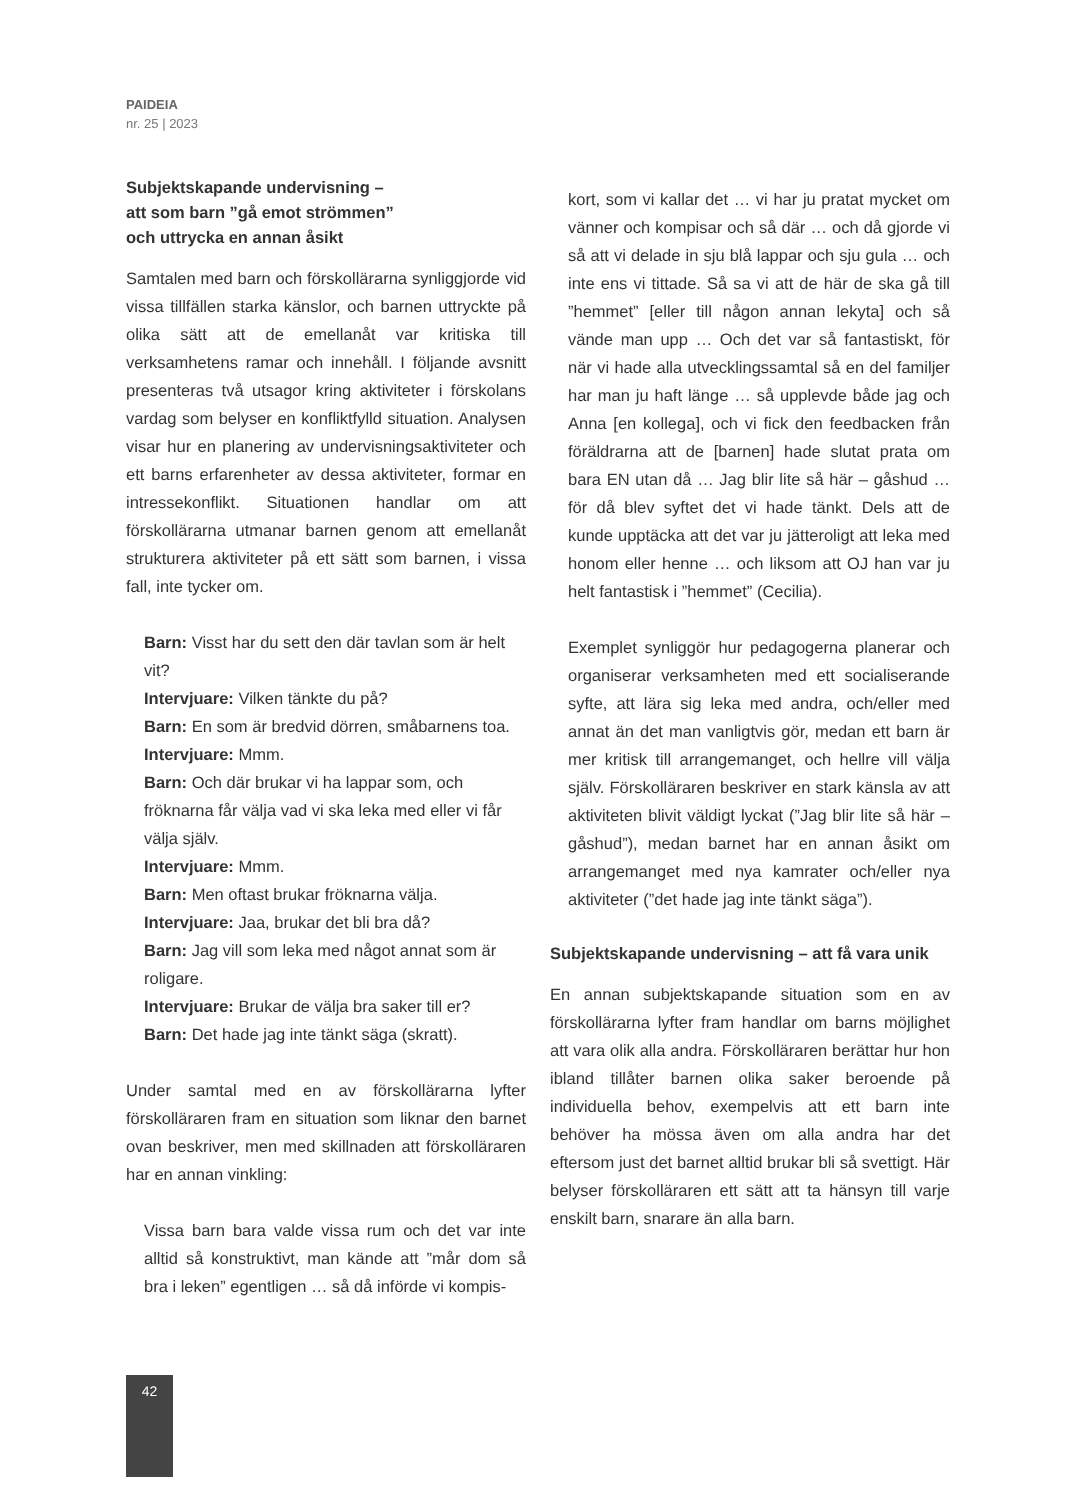PAIDEIA
nr. 25 | 2023
Subjektskapande undervisning –
att som barn ”gå emot strömmen”
och uttrycka en annan åsikt
Samtalen med barn och förskollärarna synliggjorde vid vissa tillfällen starka känslor, och barnen uttryckte på olika sätt att de emellanåt var kritiska till verksamhetens ramar och innehåll. I följande avsnitt presenteras två utsagor kring aktiviteter i förskolans vardag som belyser en konfliktfylld situation. Analysen visar hur en planering av undervisningsaktiviteter och ett barns erfarenheter av dessa aktiviteter, formar en intressekonflikt. Situationen handlar om att förskollärarna utmanar barnen genom att emellanåt strukturera aktiviteter på ett sätt som barnen, i vissa fall, inte tycker om.
Barn: Visst har du sett den där tavlan som är helt vit?
Intervjuare: Vilken tänkte du på?
Barn: En som är bredvid dörren, småbarnens toa.
Intervjuare: Mmm.
Barn: Och där brukar vi ha lappar som, och fröknarna får välja vad vi ska leka med eller vi får välja själv.
Intervjuare: Mmm.
Barn: Men oftast brukar fröknarna välja.
Intervjuare: Jaa, brukar det bli bra då?
Barn: Jag vill som leka med något annat som är roligare.
Intervjuare: Brukar de välja bra saker till er?
Barn: Det hade jag inte tänkt säga (skratt).
Under samtal med en av förskollärarna lyfter förskolläraren fram en situation som liknar den barnet ovan beskriver, men med skillnaden att förskolläraren har en annan vinkling:
Vissa barn bara valde vissa rum och det var inte alltid så konstruktivt, man kände att ”mår dom så bra i leken” egentligen … så då införde vi kompis-
kort, som vi kallar det … vi har ju pratat mycket om vänner och kompisar och så där … och då gjorde vi så att vi delade in sju blå lappar och sju gula … och inte ens vi tittade. Så sa vi att de här de ska gå till ”hemmet” [eller till någon annan lekyta] och så vände man upp … Och det var så fantastiskt, för när vi hade alla utvecklingssamtal så en del familjer har man ju haft länge … så upplevde både jag och Anna [en kollega], och vi fick den feedbacken från föräldrarna att de [barnen] hade slutat prata om bara EN utan då … Jag blir lite så här – gåshud … för då blev syftet det vi hade tänkt. Dels att de kunde upptäcka att det var ju jätteroligt att leka med honom eller henne … och liksom att OJ han var ju helt fantastisk i ”hemmet” (Cecilia).
Exemplet synliggör hur pedagogerna planerar och organiserar verksamheten med ett socialiserande syfte, att lära sig leka med andra, och/eller med annat än det man vanligtvis gör, medan ett barn är mer kritisk till arrangemanget, och hellre vill välja själv. Förskolläraren beskriver en stark känsla av att aktiviteten blivit väldigt lyckat (”Jag blir lite så här – gåshud”), medan barnet har en annan åsikt om arrangemanget med nya kamrater och/eller nya aktiviteter (”det hade jag inte tänkt säga”).
Subjektskapande undervisning – att få vara unik
En annan subjektskapande situation som en av förskollärarna lyfter fram handlar om barns möjlighet att vara olik alla andra. Förskolläraren berättar hur hon ibland tillåter barnen olika saker beroende på individuella behov, exempelvis att ett barn inte behöver ha mössa även om alla andra har det eftersom just det barnet alltid brukar bli så svettigt. Här belyser förskolläraren ett sätt att ta hänsyn till varje enskilt barn, snarare än alla barn.
42